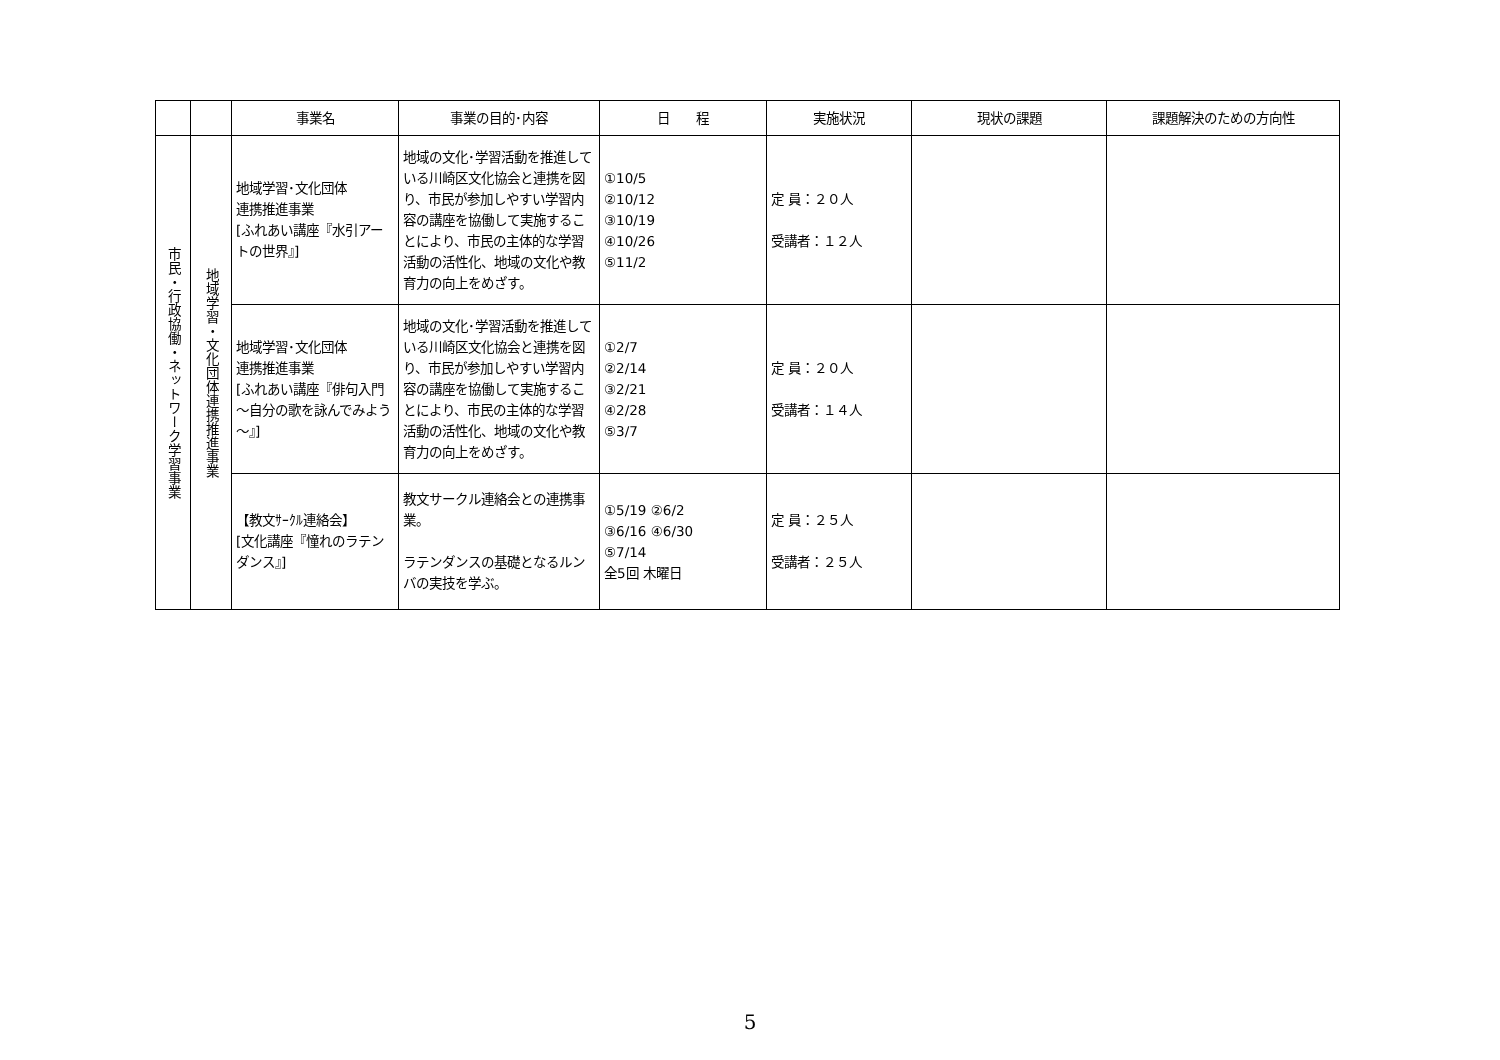| | | 事業名 | 事業の目的･内容 | 日 程 | 実施状況 | 現状の課題 | 課題解決のための方向性 |
| --- | --- | --- | --- | --- | --- | --- | --- |
| 市民・行政協働・ネットワーク学習事業 | 地域学習・文化団体連携推進事業 | 地域学習･文化団体 連携推進事業 [ふれあい講座『水引アートの世界』] | 地域の文化･学習活動を推進している川崎区文化協会と連携を図り、市民が参加しやすい学習内容の講座を協働して実施することにより、市民の主体的な学習活動の活性化、地域の文化や教育力の向上をめざす。 | ①10/5 ②10/12 ③10/19 ④10/26 ⑤11/2 | 定 員：２０人 受講者：１２人 | | |
| | | 地域学習･文化団体 連携推進事業 [ふれあい講座『俳句入門～自分の歌を詠んでみよう～』] | 地域の文化･学習活動を推進している川崎区文化協会と連携を図り、市民が参加しやすい学習内容の講座を協働して実施することにより、市民の主体的な学習活動の活性化、地域の文化や教育力の向上をめざす。 | ①2/7 ②2/14 ③2/21 ④2/28 ⑤3/7 | 定 員：２０人 受講者：１４人 | | |
| | | 【教文ｻｰｸﾙ連絡会】 [文化講座『憧れのラテンダンス』] | 教文サークル連絡会との連携事業。 ラテンダンスの基礎となるルンバの実技を学ぶ。 | ①5/19 ②6/2 ③6/16 ④6/30 ⑤7/14 全5回 木曜日 | 定 員：２５人 受講者：２５人 | | |
5